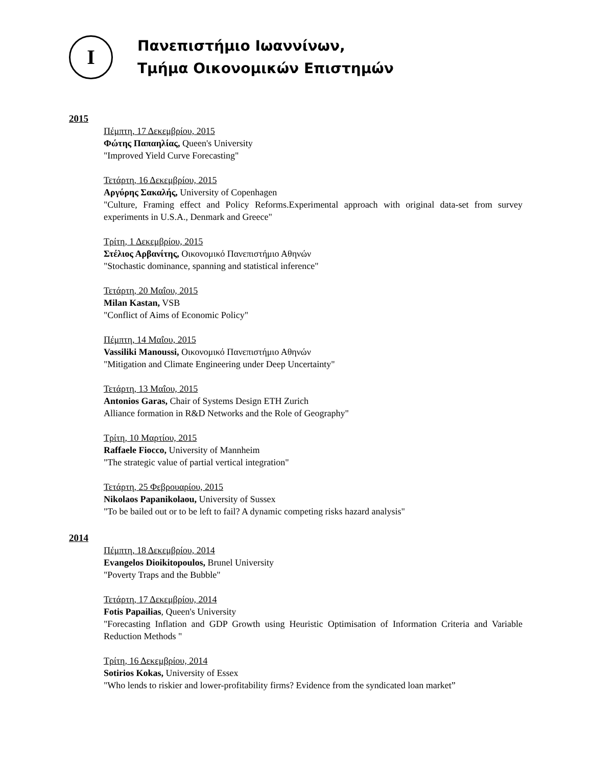Ι
Πανεπιστήμιο Ιωαννίνων,
Τμήμα Οικονομικών Επιστημών
2015
Πέμπτη, 17 Δεκεμβρίου, 2015
Φώτης Παπαηλίας, Queen's University
"Improved Yield Curve Forecasting"
Τετάρτη, 16 Δεκεμβρίου, 2015
Αργύρης Σακαλής, University of Copenhagen
"Culture, Framing effect and Policy Reforms.Experimental approach with original data-set from survey experiments in U.S.A., Denmark and Greece"
Τρίτη, 1 Δεκεμβρίου, 2015
Στέλιος Αρβανίτης, Οικονομικό Πανεπιστήμιο Αθηνών
"Stochastic dominance, spanning and statistical inference"
Τετάρτη, 20 Μαΐου, 2015
Milan Kastan, VSB
"Conflict of Aims of Economic Policy"
Πέμπτη, 14 Μαΐου, 2015
Vassiliki Manoussi, Οικονομικό Πανεπιστήμιο Αθηνών
"Mitigation and Climate Engineering under Deep Uncertainty"
Τετάρτη, 13 Μαΐου, 2015
Antonios Garas, Chair of Systems Design ETH Zurich
Alliance formation in R&D Networks and the Role of Geography"
Τρίτη, 10 Μαρτίου, 2015
Raffaele Fiocco, University of Mannheim
"The strategic value of partial vertical integration"
Τετάρτη, 25 Φεβρουαρίου, 2015
Nikolaos Papanikolaou, University of Sussex
"To be bailed out or to be left to fail? A dynamic competing risks hazard analysis"
2014
Πέμπτη, 18 Δεκεμβρίου, 2014
Evangelos Dioikitopoulos, Brunel University
"Poverty Traps and the Bubble"
Τετάρτη, 17 Δεκεμβρίου, 2014
Fotis Papailias, Queen's University
"Forecasting Inflation and GDP Growth using Heuristic Optimisation of Information Criteria and Variable Reduction Methods "
Τρίτη, 16 Δεκεμβρίου, 2014
Sotirios Kokas, University of Essex
"Who lends to riskier and lower-profitability firms? Evidence from the syndicated loan market”